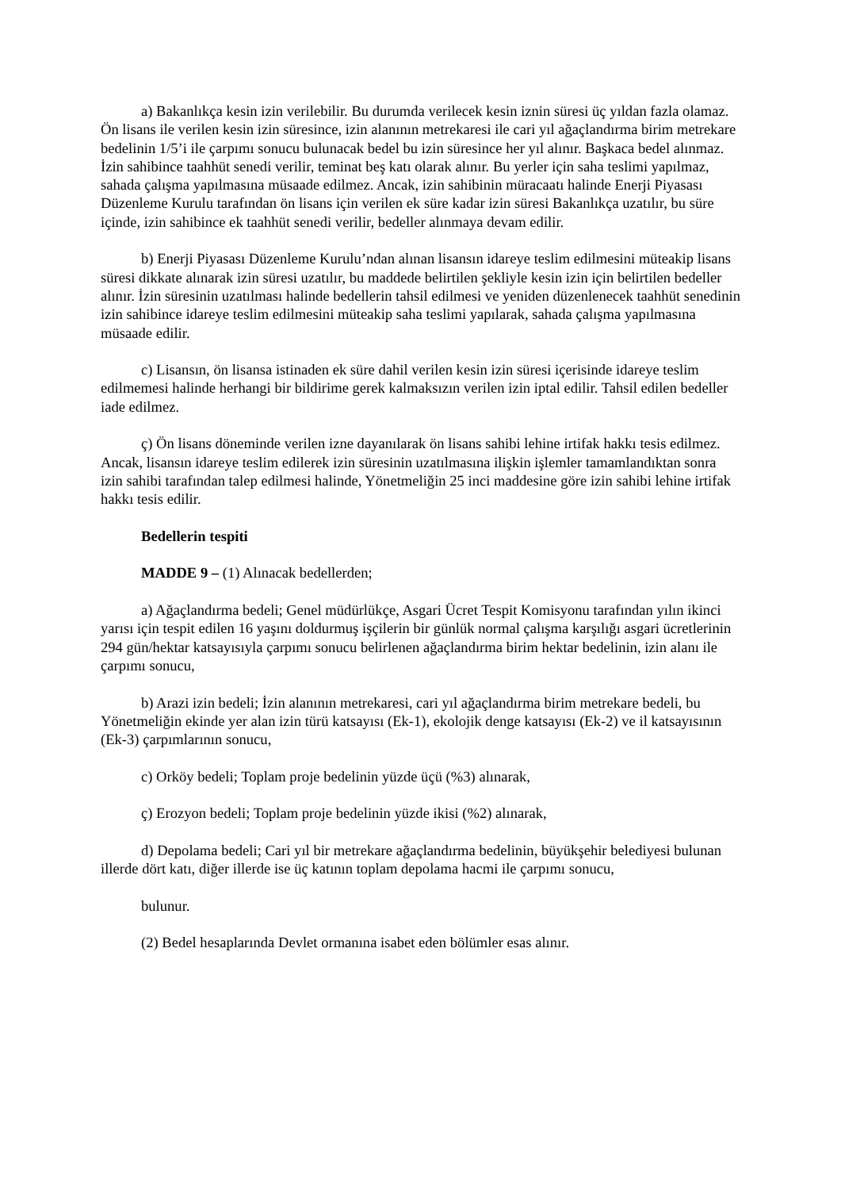a) Bakanlıkça kesin izin verilebilir. Bu durumda verilecek kesin iznin süresi üç yıldan fazla olamaz. Ön lisans ile verilen kesin izin süresince, izin alanının metrekaresi ile cari yıl ağaçlandırma birim metrekare bedelinin 1/5’i ile çarpımı sonucu bulunacak bedel bu izin süresince her yıl alınır. Başkaca bedel alınmaz. İzin sahibince taahhüt senedi verilir, teminat beş katı olarak alınır. Bu yerler için saha teslimi yapılmaz, sahada çalışma yapılmasına müsaade edilmez. Ancak, izin sahibinin müracaatı halinde Enerji Piyasası Düzenleme Kurulu tarafından ön lisans için verilen ek süre kadar izin süresi Bakanlıkça uzatılır, bu süre içinde, izin sahibince ek taahhüt senedi verilir, bedeller alınmaya devam edilir.
b) Enerji Piyasası Düzenleme Kurulu’ndan alınan lisansın idareye teslim edilmesini müteakip lisans süresi dikkate alınarak izin süresi uzatılır, bu maddede belirtilen şekliyle kesin izin için belirtilen bedeller alınır. İzin süresinin uzatılması halinde bedellerin tahsil edilmesi ve yeniden düzenlenecek taahhüt senedinin izin sahibince idareye teslim edilmesini müteakip saha teslimi yapılarak, sahada çalışma yapılmasına müsaade edilir.
c) Lisansın, ön lisansa istinaden ek süre dahil verilen kesin izin süresi içerisinde idareye teslim edilmemesi halinde herhangi bir bildirime gerek kalmaksızın verilen izin iptal edilir. Tahsil edilen bedeller iade edilmez.
ç) Ön lisans döneminde verilen izne dayanılarak ön lisans sahibi lehine irtifak hakkı tesis edilmez. Ancak, lisansın idareye teslim edilerek izin süresinin uzatılmasına ilişkin işlemler tamamlandıktan sonra izin sahibi tarafından talep edilmesi halinde, Yönetmeliğin 25 inci maddesine göre izin sahibi lehine irtifak hakkı tesis edilir.
Bedellerin tespiti
MADDE 9 – (1) Alınacak bedellerden;
a) Ağaçlandırma bedeli; Genel müdürlükçe, Asgari Ücret Tespit Komisyonu tarafından yılın ikinci yarısı için tespit edilen 16 yaşını doldurmuş işçilerin bir günlük normal çalışma karşılığı asgari ücretlerinin 294 gün/hektar katsayısıyla çarpımı sonucu belirlenen ağaçlandırma birim hektar bedelinin, izin alanı ile çarpımı sonucu,
b) Arazi izin bedeli; İzin alanının metrekaresi, cari yıl ağaçlandırma birim metrekare bedeli, bu Yönetmeliğin ekinde yer alan izin türü katsayısı (Ek-1), ekolojik denge katsayısı (Ek-2) ve il katsayısının (Ek-3) çarpımlarının sonucu,
c) Orköy bedeli; Toplam proje bedelinin yüzde üçü (%3) alınarak,
ç) Erozyon bedeli; Toplam proje bedelinin yüzde ikisi (%2) alınarak,
d) Depolama bedeli; Cari yıl bir metrekare ağaçlandırma bedelinin, büyükşehir belediyesi bulunan illerde dört katı, diğer illerde ise üç katının toplam depolama hacmi ile çarpımı sonucu,
bulunur.
(2) Bedel hesaplarında Devlet ormanına isabet eden bölümler esas alınır.